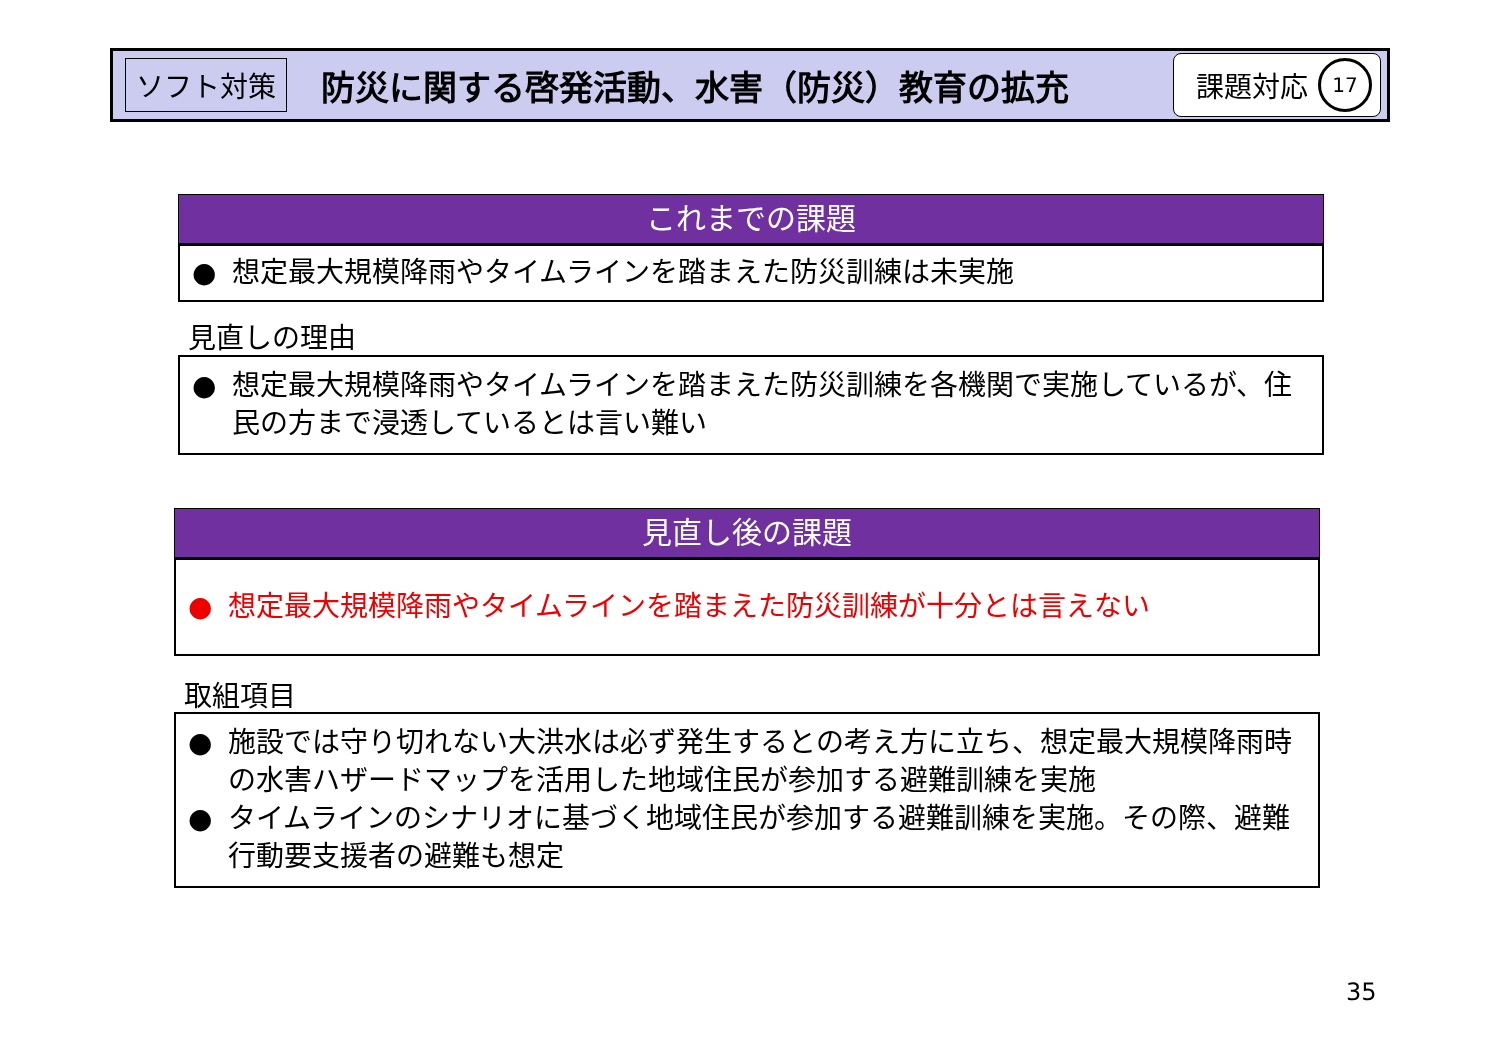ソフト対策
防災に関する啓発活動、水害（防災）教育の拡充
課題対応
17
これまでの課題
● 想定最大規模降雨やタイムラインを踏まえた防災訓練は未実施
見直しの理由
● 想定最大規模降雨やタイムラインを踏まえた防災訓練を各機関で実施しているが、住民の方まで浸透しているとは言い難い
見直し後の課題
● 想定最大規模降雨やタイムラインを踏まえた防災訓練が十分とは言えない
取組項目
● 施設では守り切れない大洪水は必ず発生するとの考え方に立ち、想定最大規模降雨時の水害ハザードマップを活用した地域住民が参加する避難訓練を実施
● タイムラインのシナリオに基づく地域住民が参加する避難訓練を実施。その際、避難行動要支援者の避難も想定
35